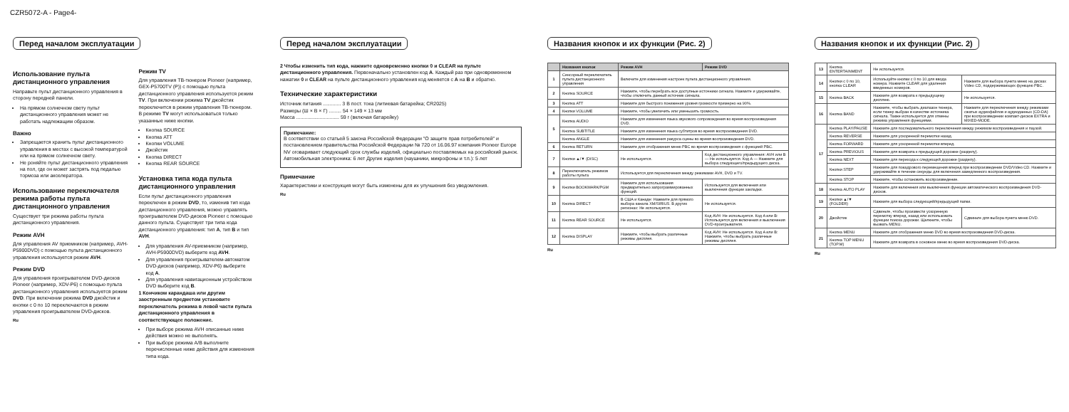CZR5072-A - Page4-
Перед началом эксплуатации
Использование пульта дистанционного управления
Направьте пульт дистанционного управления в сторону передней панели.
На прямом солнечном свету пульт дистанционного управления может не работать надлежащим образом.
Важно
Запрещается хранить пульт дистанционного управления в местах с высокой температурой или на прямом солнечном свету.
Не роняйте пульт дистанционного управления на пол, где он может застрять под педалью тормоза или акселератора.
Использование переключателя режима работы пульта дистанционного управления
Существует три режима работы пульта дистанционного управления.
Режим AVH
Для управления AV приемником (например, AVH-P5900DVD) с помощью пульта дистанционного управления используется режим AVH.
Режим DVD
Для управления проигрывателем DVD-дисков Pioneer (например, XDV-P6) с помощью пульта дистанционного управления используется режим DVD. При включении режима DVD джойстик и кнопки с 0 по 10 переключаются в режим управления проигрывателем DVD-дисков.
Ru
Режим TV
Для управления ТВ-тюнером Pioneer (например, GEX-P5700TV (P)) с помощью пульта дистанционного управления используется режим TV. При включении режима TV джойстик переключится в режим управления ТВ-тюнером. В режиме TV могут использоваться только указанные ниже кнопки.
Кнопка SOURCE
Кнопка ATT
Кнопки VOLUME
Джойстик
Кнопка DIRECT
Кнопка REAR SOURCE
Установка типа кода пульта дистанционного управления
Если пульт дистанционного управления переключен в режим DVD, то, изменив тип кода дистанционного управления, можно управлять проигрывателем DVD-дисков Pioneer с помощью данного пульта. Существует три типа кода дистанционного управления: тип A, тип B и тип AVH.
Для управления AV-приемником (например, AVH-P5900DVD) выберите код AVH.
Для управления проигрывателем-автоматом DVD-дисков (например, XDV-P6) выберите код A.
Для управления навигационным устройством DVD выберите код B.
1 Кончиком карандаша или другим заостренным предметом установите переключатель режима в левой части пульта дистанционного управления в соответствующее положение.
При выборе режима AVH описанные ниже действия можно не выполнять.
При выборе режима A/B выполните перечисленные ниже действия для изменения типа кода.
Перед началом эксплуатации
2 Чтобы изменить тип кода, нажмите одновременно кнопки 0 и CLEAR на пульте дистанционного управления. Первоначально установлен код A. Каждый раз при одновременном нажатии 0 и CLEAR на пульте дистанционного управления код меняется с A на B и обратно.
Технические характеристики
Источник питания ............. 3 В пост. тока (литиевая батарейка; CR2025)
Размеры (Ш × В × Г) ......... 54 × 149 × 13 мм
Масса ............................... 59 г (включая батарейку)
Примечание:
В соответствии со статьей 5 закона Российской Федерации "О защите прав потребителей" и постановлением правительства Российской Федерации № 720 от 16.06.97 компания Pioneer Europe NV оговаривает следующий срок службы изделий, официально поставляемых на российский рынок. Автомобильная электроника: 6 лет Другие изделия (наушники, микрофоны и т.п.): 5 лет
Примечание
Характеристики и конструкция могут быть изменены для их улучшения без уведомления.
Ru
Названия кнопок и их функции (Рис. 2)
| | Названия кнопок | Режим AVH | Режим DVD |
| --- | --- | --- | --- |
| 1 | Сенсорный переключатель пульта дистанционного управления | Включите для изменения настроек пульта дистанционного управления. | |
| 2 | Кнопка SOURCE | Нажмите, чтобы перебрать все доступные источники сигнала. Нажмите и удерживайте, чтобы отключить данный источник сигнала. | |
| 3 | Кнопка ATT | Нажмите для быстрого понижения уровня громкости примерно на 90%. | |
| 4 | Кнопки VOLUME | Нажмите, чтобы увеличить или уменьшить громкость. | |
| 5 | Кнопка AUDIO | Нажмите для изменения языка звукового сопровождения во время воспроизведения DVD. | |
| | Кнопка SUBTITLE | Нажмите для изменения языка субтитров во время воспроизведения DVD. | |
| | Кнопка ANGLE | Нажмите для изменения ракурса сцены во время воспроизведения DVD. | |
| 6 | Кнопка RETURN | Нажмите для отображения меню PBC во время воспроизведения с функцией PBC. | |
| 7 | Кнопки ▲/▼ (DISC) | Не используется. | Код дистанционного управления: AVH или B — Не используется. Код A — Нажмите для выбора следующего/предыдущего диска. |
| 8 | Переключатель режимов работы пульта | Используется для переключения между режимами AVH, DVD и TV. | |
| 9 | Кнопки BOOKMARK/PGM | Нажмите для использования предварительно запрограммированных функций. | Используется для включения или выключения функции закладки. |
| 10 | Кнопка DIRECT | В США и Канаде: Нажмите для прямого выбора канала XM/SIRIUS. В других регионах: Не используется. | Не используется. |
| 11 | Кнопка REAR SOURCE | Не используется. | Код AVH: Не используется. Код A или B: Используется для включения и выключения DVD-проигрывателя. |
| 12 | Кнопка DISPLAY | Нажмите, чтобы выбрать различные режимы дисплея. | Код AVH: Не используется. Код A или B: Нажмите, чтобы выбрать различные режимы дисплея. |
Ru
Названия кнопок и их функции (Рис. 2)
| 13 | Кнопка ENTERTAINMENT | Не используется. | |
| 14 | Кнопки с 0 по 10, кнопка CLEAR | Используйте кнопки с 0 по 10 для ввода номера. Нажмите CLEAR для удаления введенных номеров. | Нажмите для выбора пункта меню на дисках Video CD, поддерживающих функцию PBC. |
| 15 | Кнопка BACK | Нажмите для возврата к предыдущему дисплею. | Не используется. |
| 16 | Кнопка BAND | Нажмите, чтобы выбрать диапазон тюнера, если тюнер выбран в качестве источника сигнала. Также используется для отмены режима управления функциями. | Нажмите для переключения между режимами сжатых аудиофайлов и аудиоданных (CD-DA) при воспроизведении компакт-дисков EXTRA и MIXED-MODE. |
| 17 | Кнопка PLAY/PAUSE | Нажмите для последовательного переключения между режимом воспроизведения и паузой. | |
| | Кнопка REVERSE | Нажмите для ускоренной перемотки назад. | |
| | Кнопка FORWARD | Нажмите для ускоренной перемотки вперед. | |
| | Кнопка PREVIOUS | Нажмите для возврата к предыдущей дорожке (разделу). | |
| | Кнопка NEXT | Нажмите для перехода к следующей дорожке (разделу). | |
| | Кнопки STEP | Нажмите для покадрового перемещения вперед при воспроизведении DVD/Video CD. Нажмите и удерживайте в течение секунды для включения замедленного воспроизведения. | |
| | Кнопка STOP | Нажмите, чтобы остановить воспроизведение. | |
| 18 | Кнопка AUTO PLAY | Нажмите для включения или выключения функции автоматического воспроизведения DVD-дисков. | |
| 19 | Кнопки ▲/▼ (FOLDER) | Нажмите для выбора следующей/предыдущей папки. | |
| 20 | Джойстик | Сдвиньте, чтобы произвести ускоренную перемотку вперед, назад или использовать функции поиска дорожки. Щелкните, чтобы вызвать MENU. | Сдвиньте для выбора пункта меню DVD. |
| 21 | Кнопка MENU | Нажмите для отображения меню DVD во время воспроизведения DVD-диска. | |
| | Кнопка TOP MENU (TOP.M) | Нажмите для возврата в основное меню во время воспроизведения DVD-диска. | |
Ru